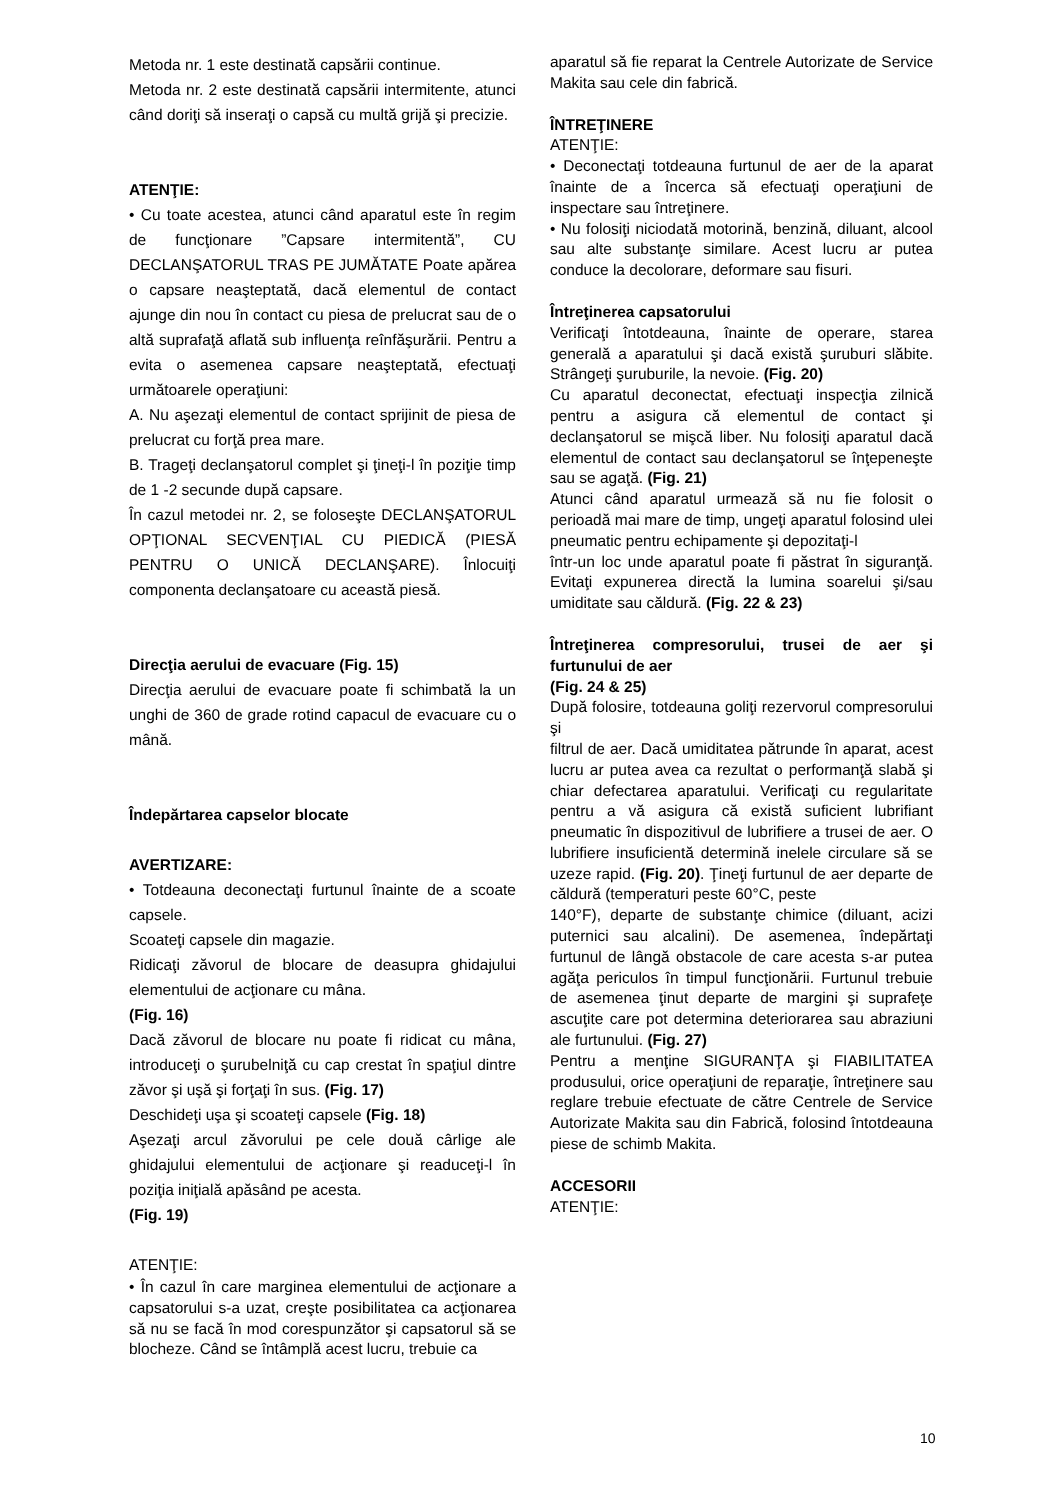Metoda nr. 1 este destinată capsării continue.
Metoda nr. 2 este destinată capsării intermitente, atunci când doriţi să inseraţi o capsă cu multă grijă şi precizie.
ATENŢIE:
• Cu toate acestea, atunci când aparatul este în regim de funcţionare ”Capsare intermitentă”, CU DECLANŞATORUL TRAS PE JUMĂTATE Poate apărea o capsare neaşteptată, dacă elementul de contact ajunge din nou în contact cu piesa de prelucrat sau de o altă suprafaţă aflată sub influenţa reînfăşurării. Pentru a evita o asemenea capsare neaşteptată, efectuaţi următoarele operaţiuni:
A. Nu aşezaţi elementul de contact sprijinit de piesa de prelucrat cu forţă prea mare.
B. Trageţi declanşatorul complet şi ţineţi-l în poziţie timp de 1 -2 secunde după capsare.
În cazul metodei nr. 2, se foloseşte DECLANŞATORUL OPŢIONAL SECVENŢIAL CU PIEDICĂ (PIESĂ PENTRU O UNICĂ DECLANŞARE). Înlocuiţi componenta declanşatoare cu această piesă.
Direcţia aerului de evacuare (Fig. 15)
Direcţia aerului de evacuare poate fi schimbată la un unghi de 360 de grade rotind capacul de evacuare cu o mână.
Îndepărtarea capselor blocate
AVERTIZARE:
• Totdeauna deconectaţi furtunul înainte de a scoate capsele.
Scoateţi capsele din magazie.
Ridicaţi zăvorul de blocare de deasupra ghidajului elementului de acţionare cu mâna.
(Fig. 16)
Dacă zăvorul de blocare nu poate fi ridicat cu mâna, introduceţi o şurubelniţă cu cap crestat în spaţiul dintre zăvor şi uşă şi forţaţi în sus. (Fig. 17)
Deschideţi uşa şi scoateţi capsele (Fig. 18)
Aşezaţi arcul zăvorului pe cele două cârlige ale ghidajului elementului de acţionare şi readuceţi-l în poziţia iniţială apăsând pe acesta.
(Fig. 19)
ATENŢIE:
• În cazul în care marginea elementului de acţionare a capsatorului s-a uzat, creşte posibilitatea ca acţionarea să nu se facă în mod corespunzător şi capsatorul să se blocheze. Când se întâmplă acest lucru, trebuie ca
aparatul să fie reparat la Centrele Autorizate de Service Makita sau cele din fabrică.
ÎNTREŢINERE
ATENŢIE:
• Deconectaţi totdeauna furtunul de aer de la aparat înainte de a încerca să efectuaţi operaţiuni de inspectare sau întreţinere.
• Nu folosiţi niciodată motorină, benzină, diluant, alcool sau alte substanţe similare. Acest lucru ar putea conduce la decolorare, deformare sau fisuri.
Întreţinerea capsatorului
Verificaţi întotdeauna, înainte de operare, starea generală a aparatului şi dacă există şuruburi slăbite. Strângeţi şuruburile, la nevoie. (Fig. 20)
Cu aparatul deconectat, efectuaţi inspecţia zilnică pentru a asigura că elementul de contact şi declanşatorul se mişcă liber. Nu folosiţi aparatul dacă elementul de contact sau declanşatorul se înţepeneşte sau se agaţă. (Fig. 21)
Atunci când aparatul urmează să nu fie folosit o perioadă mai mare de timp, ungeţi aparatul folosind ulei pneumatic pentru echipamente şi depozitaţi-l
într-un loc unde aparatul poate fi păstrat în siguranţă. Evitaţi expunerea directă la lumina soarelui şi/sau umiditate sau căldură. (Fig. 22 & 23)
Întreţinerea compresorului, trusei de aer şi furtunului de aer
(Fig. 24 & 25)
După folosire, totdeauna goliţi rezervorul compresorului şi
filtrul de aer. Dacă umiditatea pătrunde în aparat, acest lucru ar putea avea ca rezultat o performanţă slabă şi chiar defectarea aparatului. Verificaţi cu regularitate pentru a vă asigura că există suficient lubrifiant pneumatic în dispozitivul de lubrifiere a trusei de aer. O lubrifiere insuficientă determină inelele circulare să se uzeze rapid. (Fig. 20). Ţineţi furtunul de aer departe de căldură (temperaturi peste 60°C, peste
140°F), departe de substanţe chimice (diluant, acizi puternici sau alcalini). De asemenea, îndepărtaţi furtunul de lângă obstacole de care acesta s-ar putea agăţa periculos în timpul funcţionării. Furtunul trebuie de asemenea ţinut departe de margini şi suprafeţe ascuţite care pot determina deteriorarea sau abraziuni ale furtunului. (Fig. 27)
Pentru a menţine SIGURANŢA şi FIABILITATEA produsului, orice operaţiuni de reparaţie, întreţinere sau reglare trebuie efectuate de către Centrele de Service Autorizate Makita sau din Fabrică, folosind întotdeauna piese de schimb Makita.
ACCESORII
ATENŢIE:
10